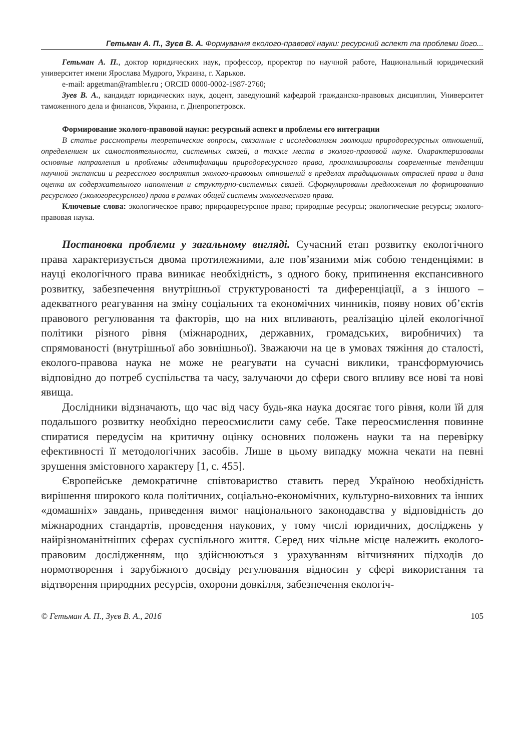Гетьман А. П., Зуєв В. А. Формування еколого-правової науки: ресурсний аспект та проблеми його...
Гетьман А. П., доктор юридических наук, профессор, проректор по научной работе, Национальный юридический университет имени Ярослава Мудрого, Украина, г. Харьков.
e-mail: apgetman@rambler.ru ; ORCID 0000-0002-1987-2760;
Зуев В. А., кандидат юридических наук, доцент, заведующий кафедрой гражданско-правовых дисциплин, Университет таможенного дела и финансов, Украина, г. Днепропетровск.
Формирование эколого-правовой науки: ресурсный аспект и проблемы его интеграции
В статье рассмотрены теоретические вопросы, связанные с исследованием эволюции природоресурсных отношений, определением их самостоятельности, системных связей, а также места в эколого-правовой науке. Охарактеризованы основные направления и проблемы идентификации природоресурсного права, проанализированы современные тенденции научной экспансии и регрессного восприятия эколого-правовых отношений в пределах традиционных отраслей права и дана оценка их содержательного наполнения и структурно-системных связей. Сформулированы предложения по формированию ресурсного (экологоресурсного) права в рамках общей системы экологического права.
Ключевые слова: экологическое право; природоресурсное право; природные ресурсы; экологические ресурсы; эколого-правовая наука.
Постановка проблеми у загальному вигляді. Сучасний етап розвитку екологічного права характеризується двома протилежними, але пов’язаними між собою тенденціями: в науці екологічного права виникає необхідність, з одного боку, припинення експансивного розвитку, забезпечення внутрішньої структурованості та диференціації, а з іншого – адекватного реагування на зміну соціальних та економічних чинників, появу нових об’єктів правового регулювання та факторів, що на них впливають, реалізацію цілей екологічної політики різного рівня (міжнародних, державних, громадських, виробничих) та спрямованості (внутрішньої або зовнішньої). Зважаючи на це в умовах тяжіння до сталості, еколого-правова наука не може не реагувати на сучасні виклики, трансформуючись відповідно до потреб суспільства та часу, залучаючи до сфери свого впливу все нові та нові явища.
Дослідники відзначають, що час від часу будь-яка наука досягає того рівня, коли їй для подальшого розвитку необхідно переосмислити саму себе. Таке переосмислення повинне спиратися передусім на критичну оцінку основних положень науки та на перевірку ефективності її методологічних засобів. Лише в цьому випадку можна чекати на певні зрушення змістовного характеру [1, с. 455].
Європейське демократичне співтовариство ставить перед Україною необхідність вирішення широкого кола політичних, соціально-економічних, культурно-виховних та інших «домашніх» завдань, приведення вимог національного законодавства у відповідність до міжнародних стандартів, проведення наукових, у тому числі юридичних, досліджень у найрізноманітніших сферах суспільного життя. Серед них чільне місце належить еколого-правовим дослідженням, що здійснюються з урахуванням вітчизняних підходів до нормотворення і зарубіжного досвіду регулювання відносин у сфері використання та відтворення природних ресурсів, охорони довкілля, забезпечення екологіч-
© Гетьман А. П., Зуєв В. А., 2016 105